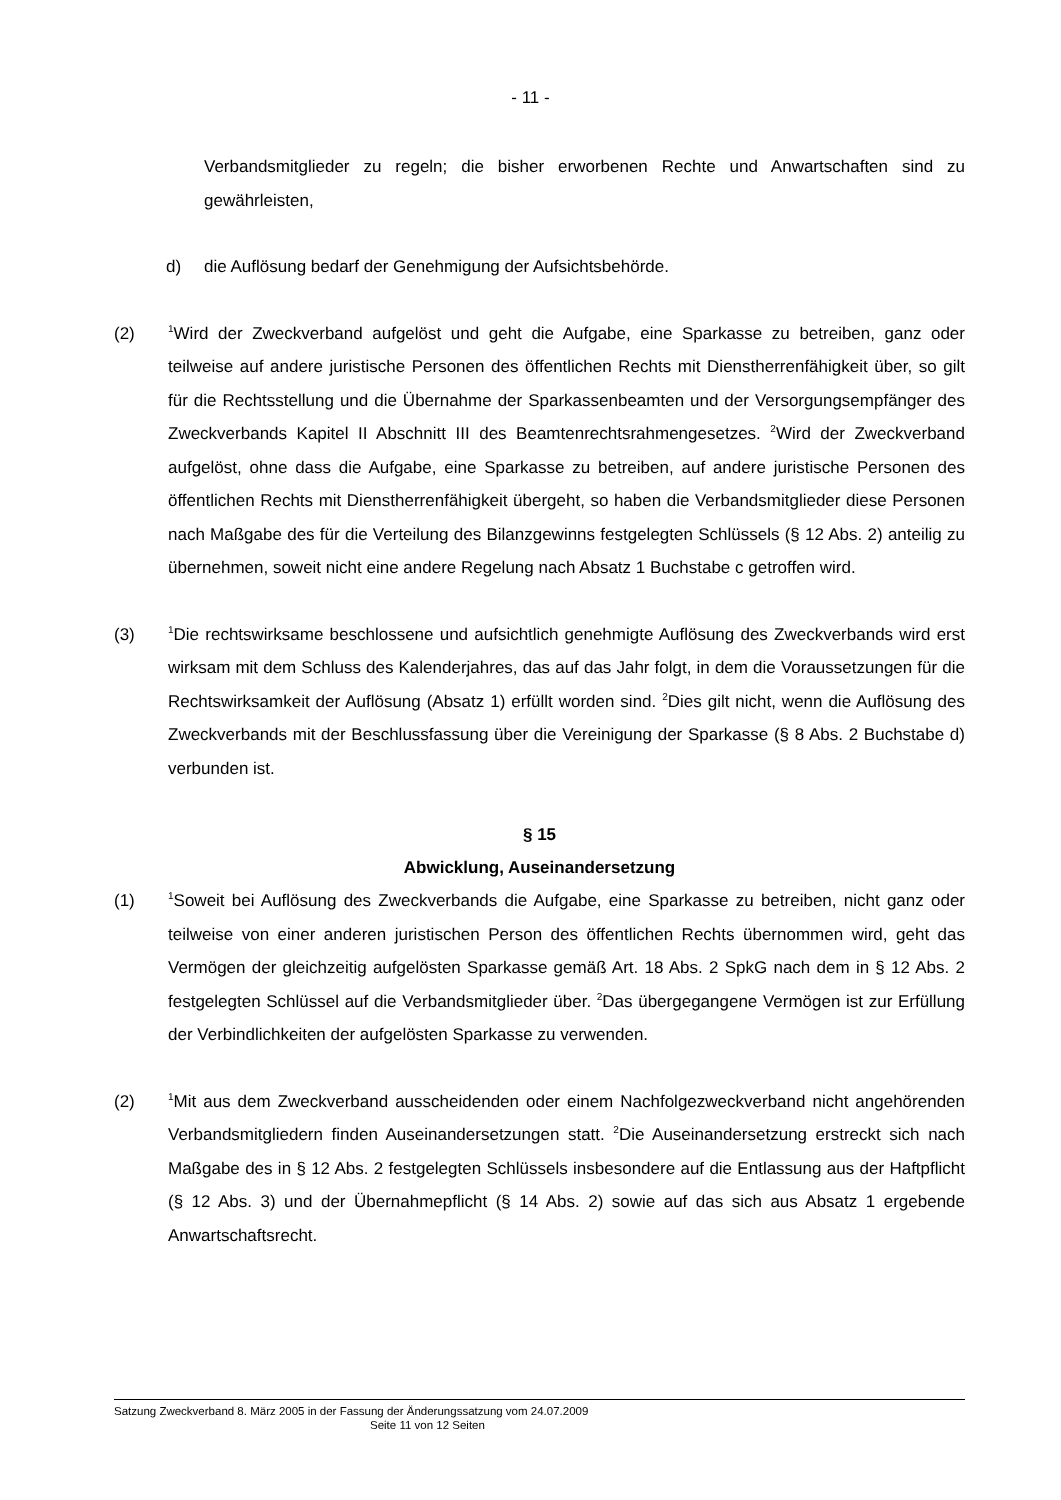- 11 -
Verbandsmitglieder zu regeln; die bisher erworbenen Rechte und Anwartschaften sind zu gewährleisten,
d) die Auflösung bedarf der Genehmigung der Aufsichtsbehörde.
(2)
<sup>1</sup> Wird der Zweckverband aufgelöst und geht die Aufgabe, eine Sparkasse zu betreiben, ganz oder teilweise auf andere juristische Personen des öffentlichen Rechts mit Dienst­herrenfähigkeit über, so gilt für die Rechtsstellung und die Übernahme der Sparkassen­beamten und der Versorgungsempfänger des Zweckverbands Kapitel II Abschnitt III des Beamtenrechtsrahmengesetzes. <sup>2</sup>Wird der Zweckverband aufgelöst, ohne dass die Aufgabe, eine Sparkasse zu betreiben, auf andere juristische Personen des öffentlichen Rechts mit Dienstherrenfähigkeit übergeht, so haben die Verbandsmitglieder diese Personen nach Maßgabe des für die Verteilung des Bilanzgewinns festgelegten Schlüssels (§ 12 Abs. 2) anteilig zu übernehmen, soweit nicht eine andere Regelung nach Absatz 1 Buchstabe c getroffen wird.
(3)
<sup>1</sup> Die rechtswirksame beschlossene und aufsichtlich genehmigte Auflösung des Zweck­verbands wird erst wirksam mit dem Schluss des Kalenderjahres, das auf das Jahr folgt, in dem die Voraussetzungen für die Rechtswirksamkeit der Auflösung (Absatz 1) erfüllt wor­den sind. <sup>2</sup>Dies gilt nicht, wenn die Auflösung des Zweckverbands mit der Beschluss­fassung über die Vereinigung der Sparkasse (§ 8 Abs. 2 Buchstabe d) verbunden ist.
§ 15
Abwicklung, Auseinandersetzung
(1)
<sup>1</sup> Soweit bei Auflösung des Zweckverbands die Aufgabe, eine Sparkasse zu betreiben, nicht ganz oder teilweise von einer anderen juristischen Person des öffentlichen Rechts über­nommen wird, geht das Vermögen der gleichzeitig aufgelösten Sparkasse gemäß Art. 18 Abs. 2 SpkG nach dem in § 12 Abs. 2 festgelegten Schlüssel auf die Verbandsmitglieder über. <sup>2</sup>Das übergegangene Vermögen ist zur Erfüllung der Verbindlichkeiten der aufge­lösten Sparkasse zu verwenden.
(2)
<sup>1</sup> Mit aus dem Zweckverband ausscheidenden oder einem Nachfolgezweckverband nicht angehörenden Verbandsmitgliedern finden Auseinandersetzungen statt. <sup>2</sup>Die Ausein­andersetzung erstreckt sich nach Maßgabe des in § 12 Abs. 2 festgelegten Schlüssels ins­besondere auf die Entlassung aus der Haftpflicht (§ 12 Abs. 3) und der Übernahmepflicht (§ 14 Abs. 2) sowie auf das sich aus Absatz 1 ergebende Anwartschaftsrecht.
Satzung Zweckverband 8. März 2005 in der Fassung der Änderungssatzung vom 24.07.2009
Seite 11 von 12 Seiten